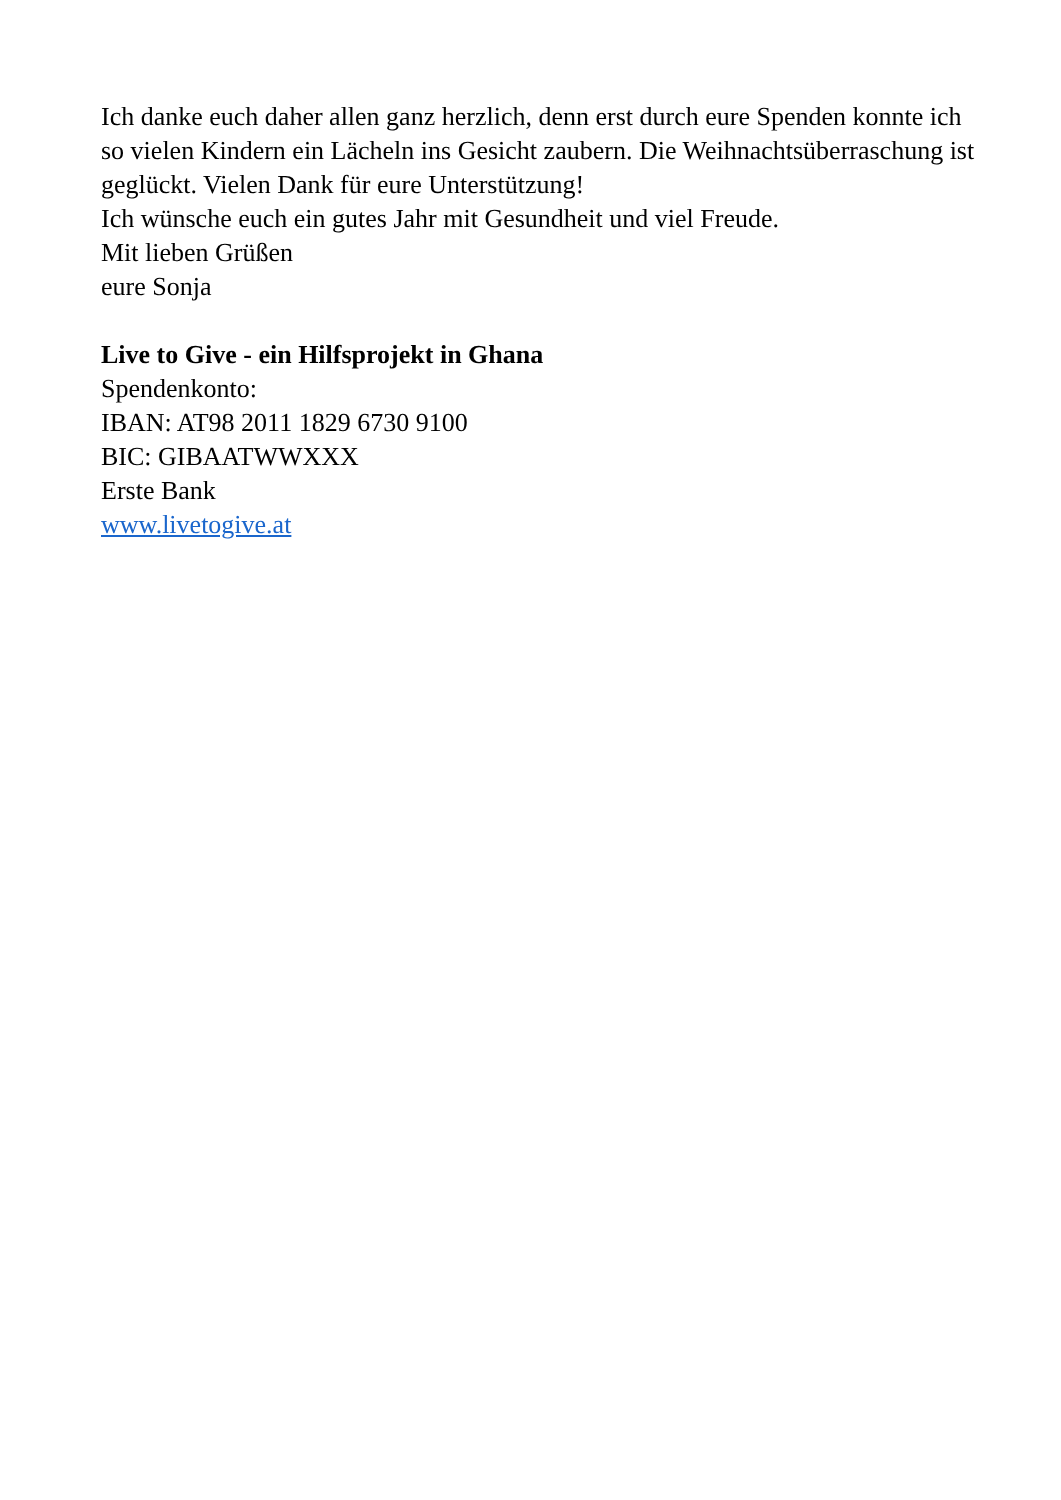Ich danke euch daher allen ganz herzlich, denn erst durch eure Spenden konnte ich so vielen Kindern ein Lächeln ins Gesicht zaubern. Die Weihnachtsüberraschung ist geglückt. Vielen Dank für eure Unterstützung!
Ich wünsche euch ein gutes Jahr mit Gesundheit und viel Freude.
Mit lieben Grüßen
eure Sonja
Live to Give - ein Hilfsprojekt in Ghana
Spendenkonto:
IBAN: AT98 2011 1829 6730 9100
BIC: GIBAATWWXXX
Erste Bank
www.livetogive.at